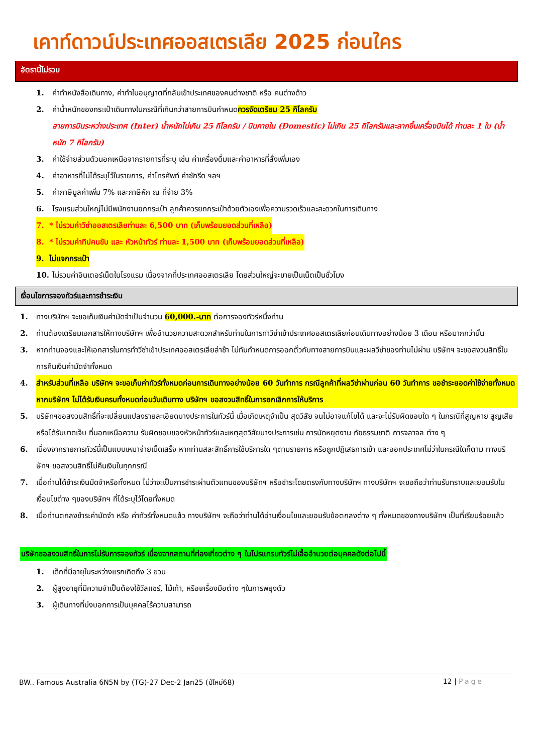เคาท์ดาวน์ประเทศออสเตรเลีย 2025 ก่อนใคร
อัตรานี้ไม่รวม
1. ค่าทำหนังสือเดินทาง, ค่าทำใบอนุญาตที่กลับเข้าประเทศของคนต่างชาติ หรือ คนต่างด้าว
2. ค่าน้ำหนักของกระเป๋าเดินทางในกรณีที่เกินกว่าสายการบินกำหนดควรจัดเตรียม 25 กิโลกรัม
สายการบินระหว่างประเทศ (Inter) น้ำหนักไม่เกิน 25 กิโลกรัม / บินภายใน (Domestic) ไม่เกิน 25 กิโลกรัมและลากขึ้นเครื่องบินได้ ท่านละ 1 ใบ (น้ำหนัก 7 กิโลกรัม)
3. ค่าใช้จ่ายส่วนตัวนอกเหนือจากรายการที่ระบุ เช่น ค่าเครื่องดื่มและค่าอาหารที่สั่งเพิ่มเอง
4. ค่าอาหารที่ไม่ได้ระบุไว้ในรายการ, ค่าโทรศัพท์ ค่าซักรีด ฯลฯ
5. ค่าภาษีมูลค่าเพิ่ม 7% และภาษีหัก ณ ที่จ่าย 3%
6. โรงแรมส่วนใหญ่ไม่มีพนักงานยกกระเป๋า ลูกค้าควรยกกระเป๋าด้วยตัวเองเพื่อความรวดเร็วและสะดวกในการเดินทาง
7. * ไม่รวมค่าวีซ่าออสเตรเลียท่านละ 6,500 บาท (เก็บพร้อมยอดส่วนที่เหลือ)
8. * ไม่รวมค่าทิปคนขับ และ หัวหน้าทัวร์ ท่านละ 1,500 บาท (เก็บพร้อมยอดส่วนที่เหลือ)
9. ไม่แจกกระเป๋า
10. ไม่รวมค่าอินเตอร์เน็ตในโรงแรม เนื่องจากที่ประเทศออสเตรเลีย โดยส่วนใหญ่จะขายเป็นเน็ตเป็นชั่วโมง
เงื่อนไขการจองทัวร์และการชำระเงิน
1. ทางบริษัทฯ จะขอเก็บเงินค่ามัดจำเป็นจำนวน 60,000.-บาท ต่อการจองทัวร์หนึ่งท่าน
2. ท่านต้องเตรียมเอกสารให้ทางบริษัทฯ เพื่ออำนวยความสะดวกสำหรับท่านในการทำวีซ่าเข้าประเทศออสเตรเลียก่อนเดินทางอย่างน้อย 3 เดือน หรือมากกว่านั้น
3. หากท่านจองและให้เอกสารในการทำวีซ่าเข้าประเทศออสเตรเลียล่าช้า ไม่ทันกำหนดการออกตั๋วกับทางสายการบินและผลวีซ่าของท่านไม่ผ่าน บริษัทฯ จะขอสงวนสิทธิ์ในการคืนเงินค่ามัดจำทั้งหมด
4. สำหรับส่วนที่เหลือ บริษัทฯ จะขอเก็บค่าทัวร์ทั้งหมดก่อนการเดินทางอย่างน้อย 60 วันทำการ กรณีลูกค้าที่ผลวีซ่าผ่านก่อน 60 วันทำการ ขอชำระยอดค่าใช้จ่ายทั้งหมด หากบริษัทฯ ไม่ได้รับเงินครบทั้งหมดก่อนวันเดินทาง บริษัทฯ ขอสงวนสิทธิ์ในการยกเลิกการให้บริการ
5. บริษัทฯขอสงวนสิทธิ์ที่จะเปลี่ยนแปลงรายละเอียดบางประการในทัวร์นี้ เมื่อเกิดเหตุจำเป็น สุดวิสัย จนไม่อาจแก้ไขได้ และจะไม่รับผิดชอบใด ๆ ในกรณีที่สูญหาย สูญเสียหรือได้รับบาดเจ็บ ที่นอกเหนือความ รับผิดชอบของหัวหน้าทัวร์และเหตุสุดวิสัยบางประการเช่น การนัดหยุดงาน ภัยธรรมชาติ การจลาจล ต่าง ๆ
6. เนื่องจากรายการทัวร์นี้เป็นแบบเหมาจ่ายเบ็ดเสร็จ หากท่านสละสิทธิ์การใช้บริการใด ๆตามรายการ หรือถูกปฏิเสธการเข้า และออกประเทศไม่ว่าในกรณีใดก็ตาม ทางบริษัทฯ ขอสงวนสิทธิ์ไม่คืนเงินในทุกกรณี
7. เมื่อท่านได้ชำระเงินมัดจำหรือทั้งหมด ไม่ว่าจะเป็นการชำระผ่านตัวแทนของบริษัทฯ หรือชำระโดยตรงกับทางบริษัทฯ ทางบริษัทฯ จะขอถือว่าท่านรับทราบและยอมรับในเงื่อนไขต่าง ๆของบริษัทฯ ที่ได้ระบุไว้โดยทั้งหมด
8. เมื่อท่านตกลงชำระค่ามัดจำ หรือ ค่าทัวร์ทั้งหมดแล้ว ทางบริษัทฯ จะถือว่าท่านได้อ่านเงื่อนไขและยอมรับข้อตกลงต่าง ๆ ทั้งหมดของทางบริษัทฯ เป็นที่เรียบร้อยแล้ว
บริษัทขอสงวนสิทธิ์ในการไม่รับการจองทัวร์ เนื่องจากสถานที่ท่องเที่ยวต่าง ๆ ในโปรแกรมทัวร์ไม่เอื้ออำนวยต่อบุคคลดังต่อไปนี้
1. เด็กที่มีอายุในระหว่างแรกเกิดถึง 3 ขวบ
2. ผู้สูงอายุที่มีความจำเป็นต้องใช้วีลแชร์, ไม้เท้า, หรือเครื่องมือต่าง ๆในการพยุงตัว
3. ผู้เดินทางที่บ่งบอกการเป็นบุคคลไร้ความสามารถ
BW.. Famous Australia 6N5N by (TG)-27 Dec-2 Jan25 (ปีใหม่68) 12 | Page